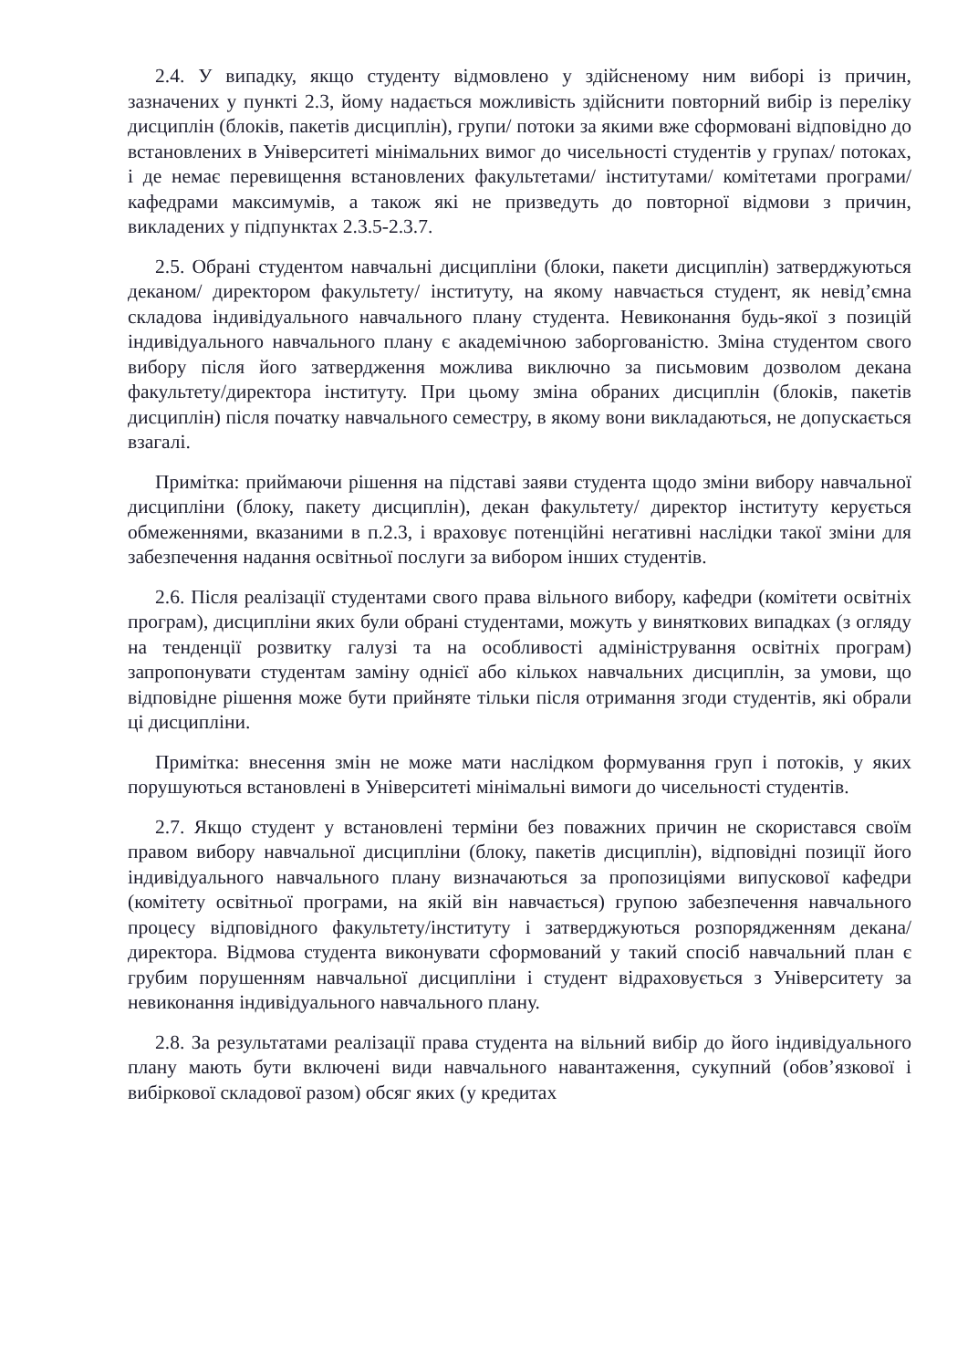2.4. У випадку, якщо студенту відмовлено у здійсненому ним виборі із причин, зазначених у пункті 2.3, йому надається можливість здійснити повторний вибір із переліку дисциплін (блоків, пакетів дисциплін), групи/ потоки за якими вже сформовані відповідно до встановлених в Університеті мінімальних вимог до чисельності студентів у групах/ потоках, і де немає перевищення встановлених факультетами/ інститутами/ комітетами програми/ кафедрами максимумів, а також які не призведуть до повторної відмови з причин, викладених у підпунктах 2.3.5-2.3.7.
2.5. Обрані студентом навчальні дисципліни (блоки, пакети дисциплін) затверджуються деканом/ директором факультету/ інституту, на якому навчається студент, як невід’ємна складова індивідуального навчального плану студента. Невиконання будь-якої з позицій індивідуального навчального плану є академічною заборгованістю. Зміна студентом свого вибору після його затвердження можлива виключно за письмовим дозволом декана факультету/директора інституту. При цьому зміна обраних дисциплін (блоків, пакетів дисциплін) після початку навчального семестру, в якому вони викладаються, не допускається взагалі.
Примітка: приймаючи рішення на підставі заяви студента щодо зміни вибору навчальної дисципліни (блоку, пакету дисциплін), декан факультету/ директор інституту керується обмеженнями, вказаними в п.2.3, і враховує потенційні негативні наслідки такої зміни для забезпечення надання освітньої послуги за вибором інших студентів.
2.6. Після реалізації студентами свого права вільного вибору, кафедри (комітети освітніх програм), дисципліни яких були обрані студентами, можуть у виняткових випадках (з огляду на тенденції розвитку галузі та на особливості адміністрування освітніх програм) запропонувати студентам заміну однієї або кількох навчальних дисциплін, за умови, що відповідне рішення може бути прийняте тільки після отримання згоди студентів, які обрали ці дисципліни.
Примітка: внесення змін не може мати наслідком формування груп і потоків, у яких порушуються встановлені в Університеті мінімальні вимоги до чисельності студентів.
2.7. Якщо студент у встановлені терміни без поважних причин не скористався своїм правом вибору навчальної дисципліни (блоку, пакетів дисциплін), відповідні позиції його індивідуального навчального плану визначаються за пропозиціями випускової кафедри (комітету освітньої програми, на якій він навчається) групою забезпечення навчального процесу відповідного факультету/інституту і затверджуються розпорядженням декана/ директора. Відмова студента виконувати сформований у такий спосіб навчальний план є грубим порушенням навчальної дисципліни і студент відраховується з Університету за невиконання індивідуального навчального плану.
2.8. За результатами реалізації права студента на вільний вибір до його індивідуального плану мають бути включені види навчального навантаження, сукупний (обов’язкової і вибіркової складової разом) обсяг яких (у кредитах